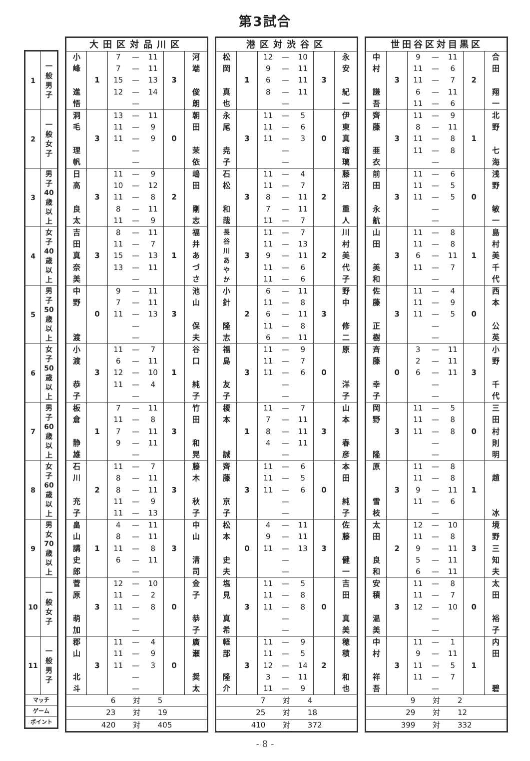第3試合
| 1 | 一 般 男 子 |
| 2 | 一 般 女 子 |
| 3 | 男 子 40 歳 以 上 |
| 4 | 女 子 40 歳 以 上 |
| 5 | 男 子 50 歳 以 上 |
| 6 | 女 子 50 歳 以 上 |
| 7 | 男 子 60 歳 以 上 |
| 8 | 女 子 60 歳 以 上 |
| 9 | 男 女 70 歳 以 上 |
| 10 | 一 般 女 子 |
| 11 | 一 般 男 子 |
| マッチ | |
| ゲーム | |
| ポイント | |
| 大田区対品川区 | | | | | | |
| --- | --- | --- | --- | --- | --- | --- |
| 小 峰 進 悟 | 1 | 7 7 15 12 | — — — — — | 11 11 13 14 | 3 | 河 端 俊 朗 |
| 洞 毛 理 帆 | 3 | 13 11 11 | — — — — — | 11 9 9 | 0 | 朝 田 茉 依 |
| 日 高 良 太 | 3 | 11 10 11 8 11 | — — — — — | 9 12 8 11 9 | 2 | 嶋 田 剛 志 |
| 吉 田 真 奈 美 | 3 | 8 11 15 13 | — — — — — | 11 7 13 11 | 1 | 福 井 あ づ さ |
| 中 野 渡 | 0 | 9 7 11 | — — — — — | 11 11 13 | 3 | 池 山 保 夫 |
| 小 渡 恭 子 | 3 | 11 6 12 11 | — — — — — | 7 11 10 4 | 1 | 谷 口 純 子 |
| 板 倉 静 雄 | 1 | 7 11 7 9 | — — — — — | 11 8 11 11 | 3 | 竹 田 和 晃 |
| 石 川 充 子 | 2 | 11 8 8 11 11 | — — — — — | 7 11 11 9 13 | 3 | 藤 木 秋 子 |
| 畠 山 講 史 郎 | 1 | 4 8 11 6 | — — — — — | 11 11 8 11 | 3 | 中 山 清 司 |
| 菅 原 萌 加 | 3 | 12 11 11 | — — — — — | 10 2 8 | 0 | 金 子 恭 子 |
| 郡 山 北 斗 | 3 | 11 11 11 | — — — — — | 4 9 3 | 0 | 廣 瀬 奨 太 |
| 6 対 5 | | | | | | |
| 23 対 19 | | | | | | |
| 420 対 405 | | | | | | |
| 港区対渋谷区 | | | | | | |
| --- | --- | --- | --- | --- | --- | --- |
| 松 岡 真 也 | 1 | 12 9 6 8 | — — — — — | 10 11 11 11 | 3 | 永 安 紀 一 |
| 永 尾 尭 子 | 3 | 11 11 11 | — — — — — | 5 6 3 | 0 | 伊 東 真 瑠 璃 |
| 石 松 和 哉 | 3 | 11 11 8 7 11 | — — — — — | 4 7 11 11 7 | 2 | 藤 沼 重 人 |
| 長 谷 川 あ や か | 3 | 11 11 9 11 11 | — — — — — | 7 13 11 6 6 | 2 | 川 村 美 代 子 |
| 小 針 隆 志 | 2 | 6 11 6 11 6 | — — — — — | 11 8 11 8 11 | 3 | 野 中 修 二 |
| 福 島 友 子 | 3 | 11 11 11 | — — — — — | 9 7 6 | 0 | 原 洋 子 |
| 榎 本 誠 | 1 | 11 7 8 4 | — — — — — | 7 11 11 11 | 3 | 山 本 春 彦 |
| 齊 藤 京 子 | 3 | 11 11 11 | — — — — — | 6 5 6 | 0 | 本 田 純 子 |
| 松 本 史 夫 | 0 | 4 9 11 | — — — — — | 11 11 13 | 3 | 佐 藤 健 一 |
| 塩 見 真 希 | 3 | 11 11 11 | — — — — — | 5 8 8 | 0 | 吉 田 真 美 |
| 軽 部 隆 介 | 3 | 11 11 12 3 11 | — — — — — | 9 5 14 11 9 | 2 | 穂 積 和 也 |
| 7 対 4 | | | | | | |
| 25 対 18 | | | | | | |
| 410 対 372 | | | | | | |
| 世田谷区対目黒区 | | | | | | |
| --- | --- | --- | --- | --- | --- | --- |
| 中 村 謙 吾 | 3 | 9 11 11 6 11 | — — — — — | 11 6 7 11 6 | 2 | 合 田 翔 一 |
| 齊 藤 亜 衣 | 3 | 11 8 11 11 | — — — — — | 9 11 8 8 | 1 | 北 野 七 海 |
| 前 田 永 航 | 3 | 11 11 11 | — — — — — | 6 5 5 | 0 | 浅 野 敏 一 |
| 山 田 美 和 | 3 | 11 11 6 11 | — — — — — | 8 8 11 7 | 1 | 島 村 美 千 代 |
| 佐 藤 正 樹 | 3 | 11 11 11 | — — — — — | 4 9 5 | 0 | 西 本 公 英 |
| 斉 藤 幸 子 | 0 | 3 2 6 | — — — — — | 11 11 11 | 3 | 小 野 千 代 |
| 岡 野 隆 | 3 | 11 11 11 | — — — — — | 5 8 8 | 0 | 三 田 村 則 明 |
| 原 雪 枝 | 3 | 11 11 9 11 | — — — — — | 8 8 11 6 | 1 | 趙 冰 |
| 太 田 良 和 | 2 | 12 11 9 5 6 | — — — — — | 10 8 11 11 11 | 3 | 境 野 三 知 夫 |
| 安 積 温 美 | 3 | 11 11 12 | — — — — — | 8 7 10 | 0 | 太 田 裕 子 |
| 中 村 祥 吾 | 3 | 11 9 11 11 | — — — — — | 1 11 5 7 | 1 | 内 田 碧 |
| 9 対 2 | | | | | | |
| 29 対 12 | | | | | | |
| 399 対 332 | | | | | | |
- 8 -